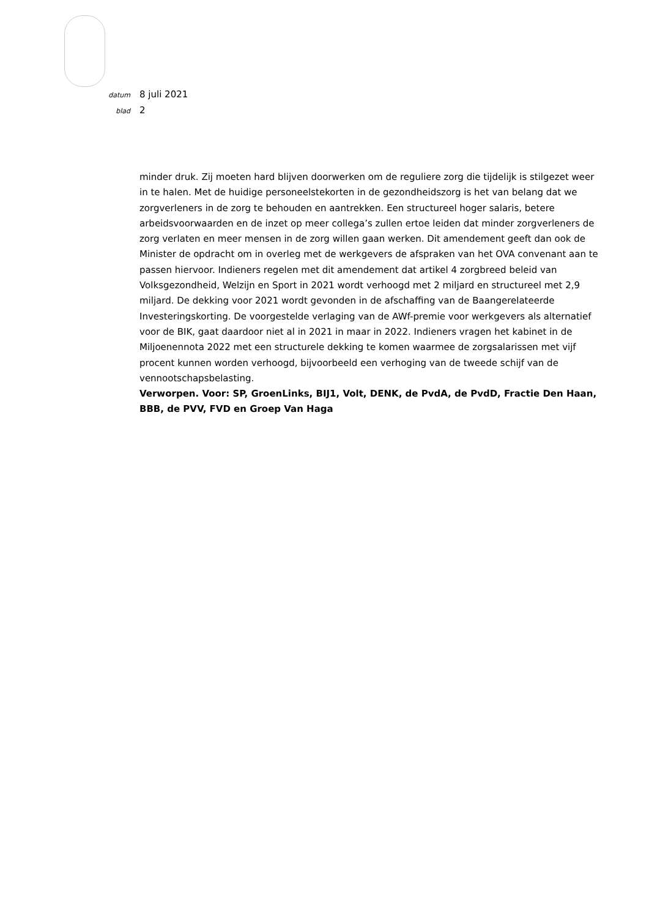datum 8 juli 2021
blad 2
minder druk. Zij moeten hard blijven doorwerken om de reguliere zorg die tijdelijk is stilgezet weer in te halen. Met de huidige personeelstekorten in de gezondheidszorg is het van belang dat we zorgverleners in de zorg te behouden en aantrekken. Een structureel hoger salaris, betere arbeidsvoorwaarden en de inzet op meer collega’s zullen ertoe leiden dat minder zorgverleners de zorg verlaten en meer mensen in de zorg willen gaan werken. Dit amendement geeft dan ook de Minister de opdracht om in overleg met de werkgevers de afspraken van het OVA convenant aan te passen hiervoor. Indieners regelen met dit amendement dat artikel 4 zorgbreed beleid van Volksgezondheid, Welzijn en Sport in 2021 wordt verhoogd met 2 miljard en structureel met 2,9 miljard. De dekking voor 2021 wordt gevonden in de afschaffing van de Baangerelateerde Investeringskorting. De voorgestelde verlaging van de AWf-premie voor werkgevers als alternatief voor de BIK, gaat daardoor niet al in 2021 in maar in 2022. Indieners vragen het kabinet in de Miljoenennota 2022 met een structurele dekking te komen waarmee de zorgsalarissen met vijf procent kunnen worden verhoogd, bijvoorbeeld een verhoging van de tweede schijf van de vennootschapsbelasting.
Verworpen. Voor: SP, GroenLinks, BIJ1, Volt, DENK, de PvdA, de PvdD, Fractie Den Haan, BBB, de PVV, FVD en Groep Van Haga